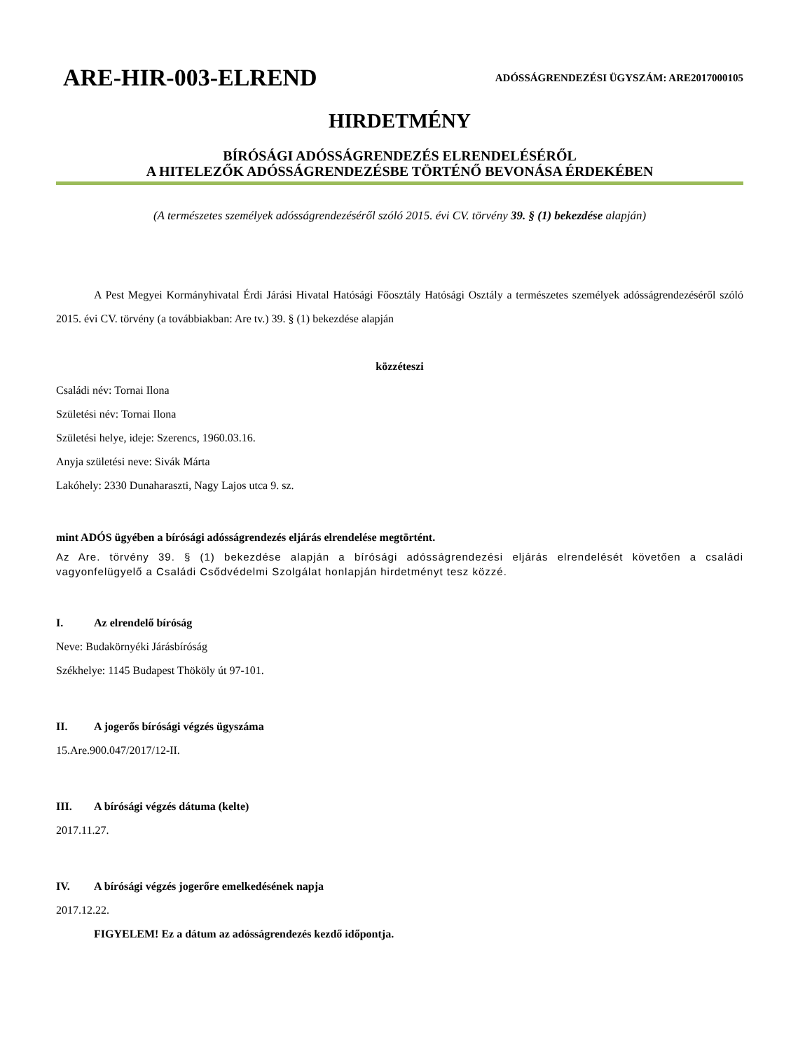ARE-HIR-003-ELREND
ADÓSSÁGRENDEZÉSI ÜGYSZÁM: ARE2017000105
HIRDETMÉNY
BÍRÓSÁGI ADÓSSÁGRENDEZÉS ELRENDELÉSÉRŐL
A HITELEZŐK ADÓSSÁGRENDEZÉSBE TÖRTÉNŐ BEVONÁSA ÉRDEKÉBEN
(A természetes személyek adósságrendezéséről szóló 2015. évi CV. törvény 39. § (1) bekezdése alapján)
A Pest Megyei Kormányhivatal Érdi Járási Hivatal Hatósági Főosztály Hatósági Osztály a természetes személyek adósságrendezéséről szóló 2015. évi CV. törvény (a továbbiakban: Are tv.) 39. § (1) bekezdése alapján
közzéteszi
Családi név: Tornai Ilona
Születési név: Tornai Ilona
Születési helye, ideje: Szerencs, 1960.03.16.
Anyja születési neve: Sivák Márta
Lakóhely: 2330 Dunaharaszti, Nagy Lajos utca 9. sz.
mint ADÓS ügyében a bírósági adósságrendezés eljárás elrendelése megtörtént.
Az Are. törvény 39. § (1) bekezdése alapján a bírósági adósságrendezési eljárás elrendelését követően a családi vagyonfelügyelő a Családi Csődvédelmi Szolgálat honlapján hirdetményt tesz közzé.
I. Az elrendelő bíróság
Neve: Budakörnyéki Járásbíróság
Székhelye: 1145 Budapest Thököly út 97-101.
II. A jogerős bírósági végzés ügyszáma
15.Are.900.047/2017/12-II.
III. A bírósági végzés dátuma (kelte)
2017.11.27.
IV. A bírósági végzés jogerőre emelkedésének napja
2017.12.22.
FIGYELEM! Ez a dátum az adósságrendezés kezdő időpontja.